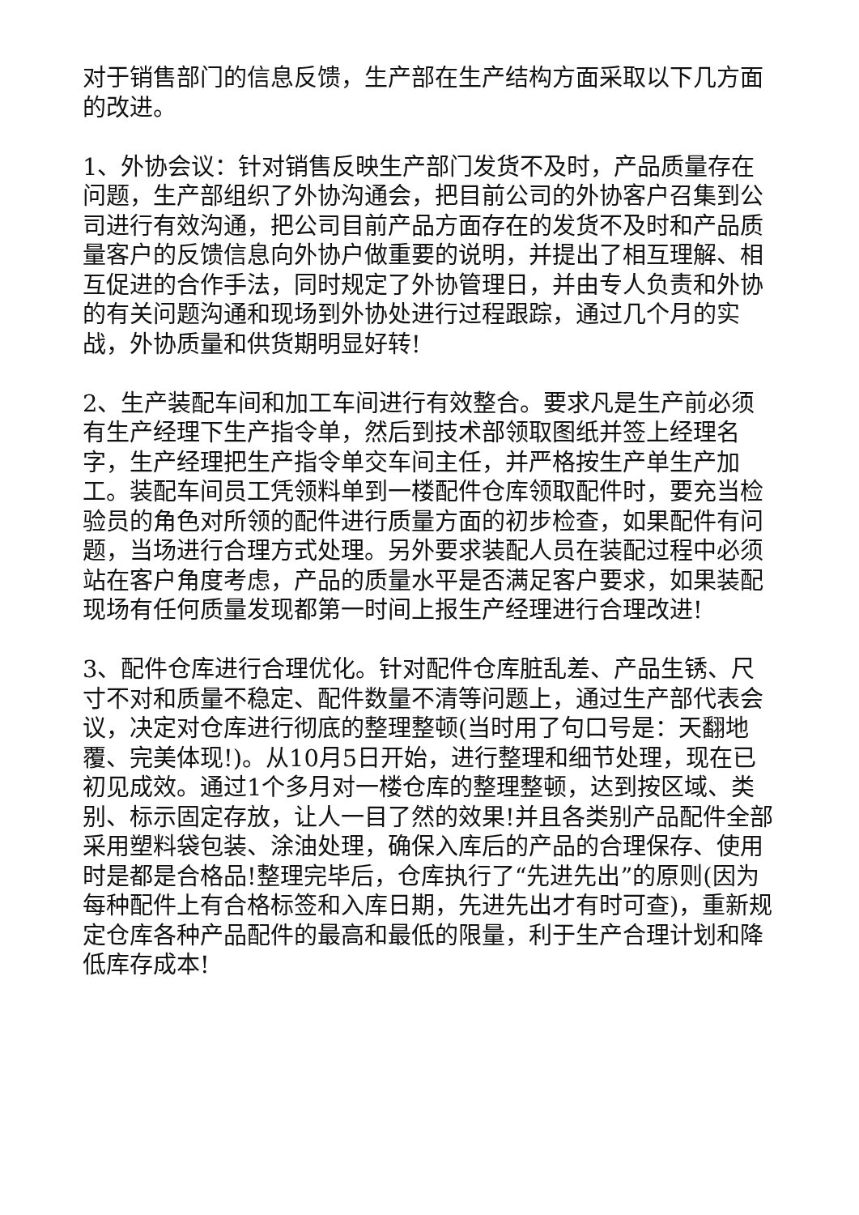对于销售部门的信息反馈，生产部在生产结构方面采取以下几方面的改进。
1、外协会议：针对销售反映生产部门发货不及时，产品质量存在问题，生产部组织了外协沟通会，把目前公司的外协客户召集到公司进行有效沟通，把公司目前产品方面存在的发货不及时和产品质量客户的反馈信息向外协户做重要的说明，并提出了相互理解、相互促进的合作手法，同时规定了外协管理日，并由专人负责和外协的有关问题沟通和现场到外协处进行过程跟踪，通过几个月的实战，外协质量和供货期明显好转!
2、生产装配车间和加工车间进行有效整合。要求凡是生产前必须有生产经理下生产指令单，然后到技术部领取图纸并签上经理名字，生产经理把生产指令单交车间主任，并严格按生产单生产加工。装配车间员工凭领料单到一楼配件仓库领取配件时，要充当检验员的角色对所领的配件进行质量方面的初步检查，如果配件有问题，当场进行合理方式处理。另外要求装配人员在装配过程中必须站在客户角度考虑，产品的质量水平是否满足客户要求，如果装配现场有任何质量发现都第一时间上报生产经理进行合理改进!
3、配件仓库进行合理优化。针对配件仓库脏乱差、产品生锈、尺寸不对和质量不稳定、配件数量不清等问题上，通过生产部代表会议，决定对仓库进行彻底的整理整顿(当时用了句口号是：天翻地覆、完美体现!)。从10月5日开始，进行整理和细节处理，现在已初见成效。通过1个多月对一楼仓库的整理整顿，达到按区域、类别、标示固定存放，让人一目了然的效果!并且各类别产品配件全部采用塑料袋包装、涂油处理，确保入库后的产品的合理保存、使用时是都是合格品!整理完毕后，仓库执行了“先进先出”的原则(因为每种配件上有合格标签和入库日期，先进先出才有时可查)，重新规定仓库各种产品配件的最高和最低的限量，利于生产合理计划和降低库存成本!